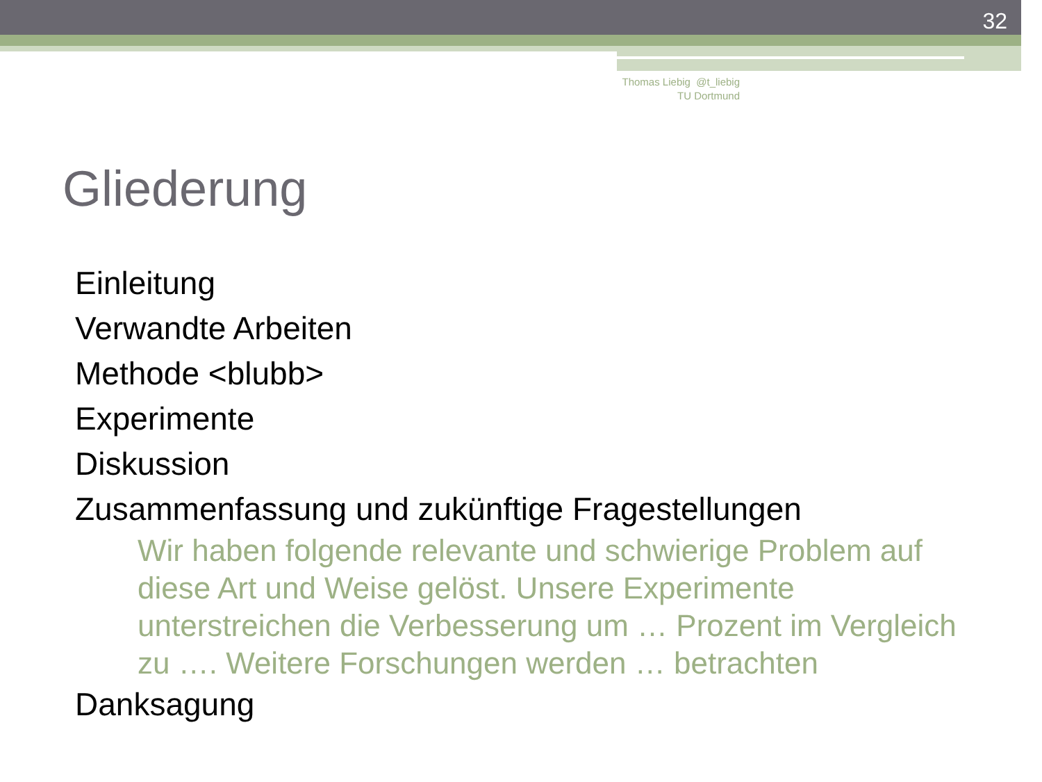32
Thomas Liebig @t_liebig
TU Dortmund
Gliederung
Einleitung
Verwandte Arbeiten
Methode <blubb>
Experimente
Diskussion
Zusammenfassung und zukünftige Fragestellungen
Wir haben folgende relevante und schwierige Problem auf diese Art und Weise gelöst. Unsere Experimente unterstreichen die Verbesserung um … Prozent im Vergleich zu …. Weitere Forschungen werden … betrachten
Danksagung